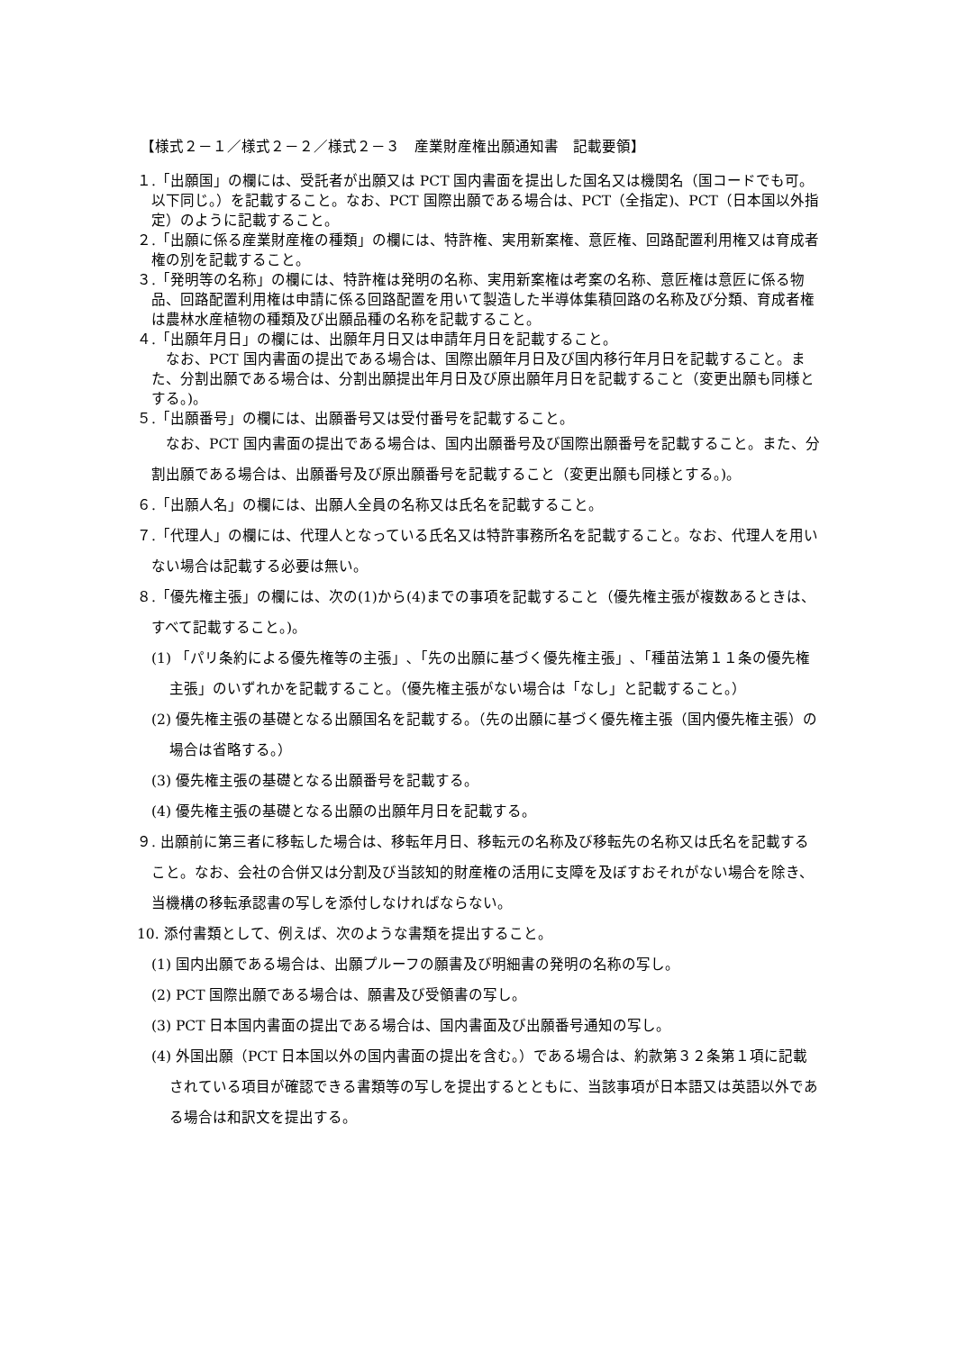【様式２－１／様式２－２／様式２－３　産業財産権出願通知書　記載要領】
１.「出願国」の欄には、受託者が出願又は PCT 国内書面を提出した国名又は機関名（国コードでも可。以下同じ。）を記載すること。なお、PCT 国際出願である場合は、PCT（全指定)、PCT（日本国以外指定）のように記載すること。
２.「出願に係る産業財産権の種類」の欄には、特許権、実用新案権、意匠権、回路配置利用権又は育成者権の別を記載すること。
３.「発明等の名称」の欄には、特許権は発明の名称、実用新案権は考案の名称、意匠権は意匠に係る物品、回路配置利用権は申請に係る回路配置を用いて製造した半導体集積回路の名称及び分類、育成者権は農林水産植物の種類及び出願品種の名称を記載すること。
４.「出願年月日」の欄には、出願年月日又は申請年月日を記載すること。
なお、PCT 国内書面の提出である場合は、国際出願年月日及び国内移行年月日を記載すること。また、分割出願である場合は、分割出願提出年月日及び原出願年月日を記載すること（変更出願も同様とする。)。
５.「出願番号」の欄には、出願番号又は受付番号を記載すること。
なお、PCT 国内書面の提出である場合は、国内出願番号及び国際出願番号を記載すること。また、分割出願である場合は、出願番号及び原出願番号を記載すること（変更出願も同様とする。)。
６.「出願人名」の欄には、出願人全員の名称又は氏名を記載すること。
７.「代理人」の欄には、代理人となっている氏名又は特許事務所名を記載すること。なお、代理人を用いない場合は記載する必要は無い。
８.「優先権主張」の欄には、次の(1)から(4)までの事項を記載すること（優先権主張が複数あるときは、すべて記載すること。)。
(1) 「パリ条約による優先権等の主張」､「先の出願に基づく優先権主張」､「種苗法第１１条の優先権主張」のいずれかを記載すること。（優先権主張がない場合は「なし」と記載すること。）
(2) 優先権主張の基礎となる出願国名を記載する。（先の出願に基づく優先権主張（国内優先権主張）の場合は省略する。）
(3) 優先権主張の基礎となる出願番号を記載する。
(4) 優先権主張の基礎となる出願の出願年月日を記載する。
９. 出願前に第三者に移転した場合は、移転年月日、移転元の名称及び移転先の名称又は氏名を記載すること。なお、会社の合併又は分割及び当該知的財産権の活用に支障を及ぼすおそれがない場合を除き、当機構の移転承認書の写しを添付しなければならない。
10. 添付書類として、例えば、次のような書類を提出すること。
(1) 国内出願である場合は、出願プルーフの願書及び明細書の発明の名称の写し。
(2) PCT 国際出願である場合は、願書及び受領書の写し。
(3) PCT 日本国内書面の提出である場合は、国内書面及び出願番号通知の写し。
(4) 外国出願（PCT 日本国以外の国内書面の提出を含む。）である場合は、約款第３２条第１項に記載されている項目が確認できる書類等の写しを提出するとともに、当該事項が日本語又は英語以外である場合は和訳文を提出する。